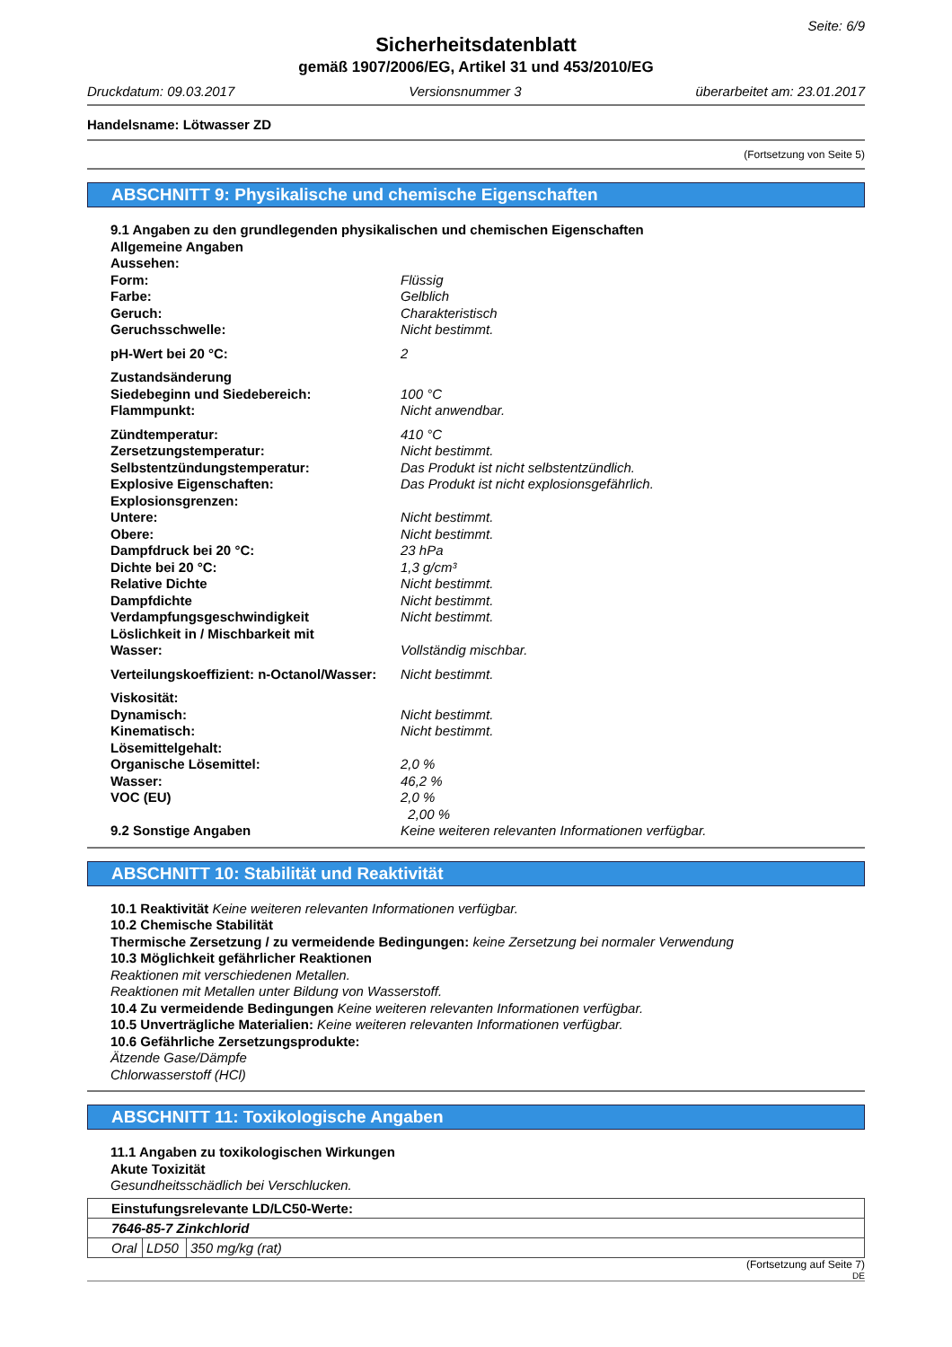Seite: 6/9
Sicherheitsdatenblatt
gemäß 1907/2006/EG, Artikel 31 und 453/2010/EG
Druckdatum: 09.03.2017 Versionsnummer 3 überarbeitet am: 23.01.2017
Handelsname: Lötwasser ZD
(Fortsetzung von Seite 5)
ABSCHNITT 9: Physikalische und chemische Eigenschaften
9.1 Angaben zu den grundlegenden physikalischen und chemischen Eigenschaften
Allgemeine Angaben
| Aussehen: | |
| Form: | Flüssig |
| Farbe: | Gelblich |
| Geruch: | Charakteristisch |
| Geruchsschwelle: | Nicht bestimmt. |
| pH-Wert bei 20 °C: | 2 |
| Zustandsänderung | |
| Siedebeginn und Siedebereich: | 100 °C |
| Flammpunkt: | Nicht anwendbar. |
| Zündtemperatur: | 410 °C |
| Zersetzungstemperatur: | Nicht bestimmt. |
| Selbstentzündungstemperatur: | Das Produkt ist nicht selbstentzündlich. |
| Explosive Eigenschaften: | Das Produkt ist nicht explosionsgefährlich. |
| Explosionsgrenzen: | |
| Untere: | Nicht bestimmt. |
| Obere: | Nicht bestimmt. |
| Dampfdruck bei 20 °C: | 23 hPa |
| Dichte bei 20 °C: | 1,3 g/cm³ |
| Relative Dichte | Nicht bestimmt. |
| Dampfdichte | Nicht bestimmt. |
| Verdampfungsgeschwindigkeit | Nicht bestimmt. |
| Löslichkeit in / Mischbarkeit mit | |
| Wasser: | Vollständig mischbar. |
| Verteilungskoeffizient: n-Octanol/Wasser: | Nicht bestimmt. |
| Viskosität: | |
| Dynamisch: | Nicht bestimmt. |
| Kinematisch: | Nicht bestimmt. |
| Lösemittelgehalt: | |
| Organische Lösemittel: | 2,0 % |
| Wasser: | 46,2 % |
| VOC (EU) | 2,0 % |
| | 2,00 % |
| 9.2 Sonstige Angaben | Keine weiteren relevanten Informationen verfügbar. |
ABSCHNITT 10: Stabilität und Reaktivität
10.1 Reaktivität Keine weiteren relevanten Informationen verfügbar.
10.2 Chemische Stabilität
Thermische Zersetzung / zu vermeidende Bedingungen: keine Zersetzung bei normaler Verwendung
10.3 Möglichkeit gefährlicher Reaktionen
Reaktionen mit verschiedenen Metallen.
Reaktionen mit Metallen unter Bildung von Wasserstoff.
10.4 Zu vermeidende Bedingungen Keine weiteren relevanten Informationen verfügbar.
10.5 Unverträgliche Materialien: Keine weiteren relevanten Informationen verfügbar.
10.6 Gefährliche Zersetzungsprodukte:
Ätzende Gase/Dämpfe
Chlorwasserstoff (HCl)
ABSCHNITT 11: Toxikologische Angaben
11.1 Angaben zu toxikologischen Wirkungen
Akute Toxizität
Gesundheitsschädlich bei Verschlucken.
| Einstufungsrelevante LD/LC50-Werte: | | |
| 7646-85-7 Zinkchlorid | | |
| Oral | LD50 | 350 mg/kg (rat) |
(Fortsetzung auf Seite 7)
DE